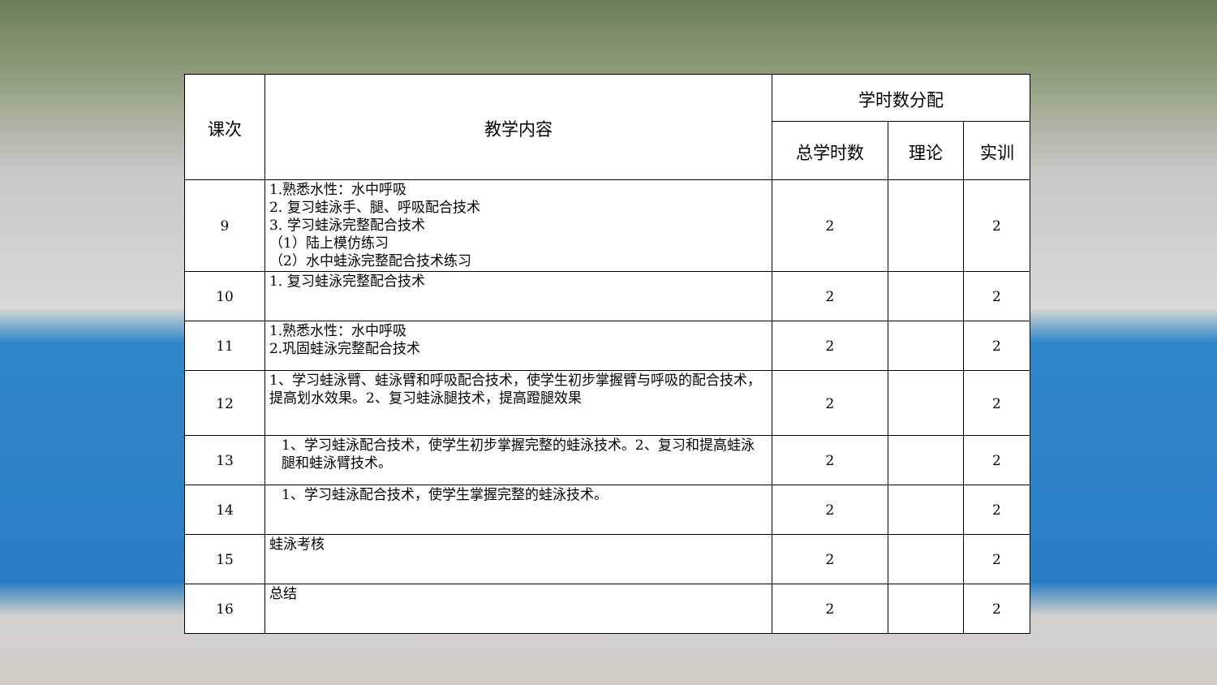| 课次 | 教学内容 | 学时数分配 | | |
| --- | --- | --- | --- | --- |
| | | 总学时数 | 理论 | 实训 |
| 9 | 1.熟悉水性：水中呼吸 2. 复习蛙泳手、腿、呼吸配合技术 3. 学习蛙泳完整配合技术 （1）陆上模仿练习 （2）水中蛙泳完整配合技术练习 | 2 | | 2 |
| 10 | 1. 复习蛙泳完整配合技术 | 2 | | 2 |
| 11 | 1.熟悉水性：水中呼吸 2.巩固蛙泳完整配合技术 | 2 | | 2 |
| 12 | 1、学习蛙泳臂、蛙泳臂和呼吸配合技术，使学生初步掌握臂与呼吸的配合技术，提高划水效果。2、复习蛙泳腿技术，提高蹬腿效果 | 2 | | 2 |
| 13 | 1、学习蛙泳配合技术，使学生初步掌握完整的蛙泳技术。2、复习和提高蛙泳腿和蛙泳臂技术。 | 2 | | 2 |
| 14 | 1、学习蛙泳配合技术，使学生掌握完整的蛙泳技术。 | 2 | | 2 |
| 15 | 蛙泳考核 | 2 | | 2 |
| 16 | 总结 | 2 | | 2 |